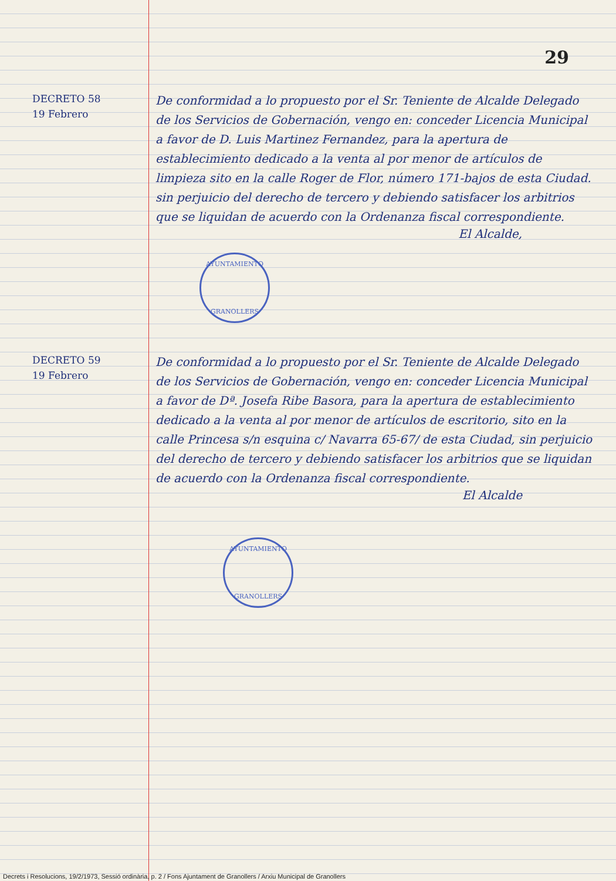29
DECRETO 58
19 Febrero
De conformidad a lo propuesto por el Sr. Teniente de Alcalde Delegado de los Servicios de Gobernación, vengo en: conceder Licencia Municipal a favor de D. Luis Martinez Fernandez, para la apertura de establecimiento dedicado a la venta al por menor de artículos de limpieza sito en la calle Roger de Flor, número 171-bajos de esta Ciudad. sin perjuicio del derecho de tercero y debiendo satisfacer los arbitrios que se liquidan de acuerdo con la Ordenanza fiscal correspondiente.
El Alcalde,
AYUNTAMIENTO
GRANOLLERS
DECRETO 59
19 Febrero
De conformidad a lo propuesto por el Sr. Teniente de Alcalde Delegado de los Servicios de Gobernación, vengo en: conceder Licencia Municipal a favor de Dª. Josefa Ribe Basora, para la apertura de establecimiento dedicado a la venta al por menor de artículos de escritorio, sito en la calle Princesa s/n esquina c/ Navarra 65-67/ de esta Ciudad, sin perjuicio del derecho de tercero y debiendo satisfacer los arbitrios que se liquidan de acuerdo con la Ordenanza fiscal correspondiente.
El Alcalde
AYUNTAMIENTO
GRANOLLERS
Decrets i Resolucions, 19/2/1973, Sessió ordinària, p. 2 / Fons Ajuntament de Granollers / Arxiu Municipal de Granollers